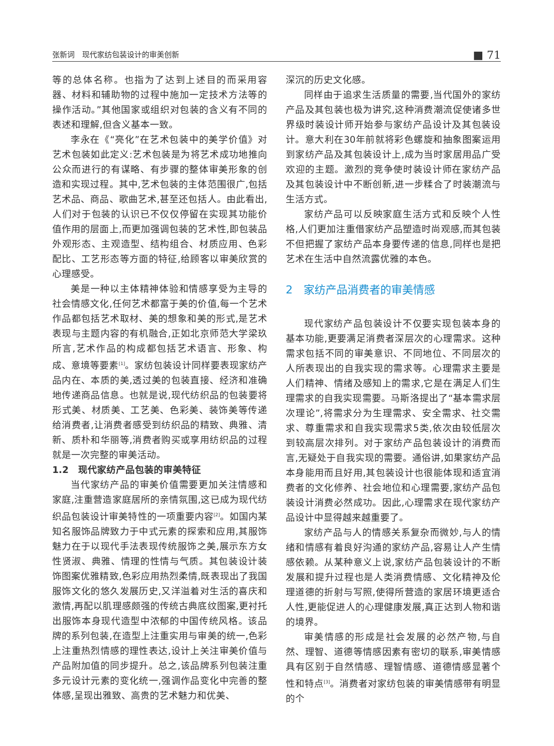张新词　现代家纺包装设计的审美创新 ■ 71
等的总体名称。也指为了达到上述目的而采用容器、材料和辅助物的过程中施加一定技术方法等的操作活动。”其他国家或组织对包装的含义有不同的表述和理解,但含义基本一致。
李永在《“亮化”在艺术包装中的美学价值》对艺术包装如此定义:艺术包装是为将艺术成功地推向公众而进行的有谋略、有步骤的整体审美形象的创造和实现过程。其中,艺术包装的主体范围很广,包括艺术品、商品、歌曲艺术,甚至还包括人。由此看出,人们对于包装的认识已不仅仅停留在实现其功能价值作用的层面上,而更加强调包装的艺术性,即包装品外观形态、主观造型、结构组合、材质应用、色彩配比、工艺形态等方面的特征,给顾客以审美欣赏的心理感受。
美是一种以主体精神体验和情感享受为主导的社会情感文化,任何艺术都富于美的价值,每一个艺术作品都包括艺术取材、美的想象和美的形式,是艺术表现与主题内容的有机融合,正如北京师范大学梁玖所言,艺术作品的构成都包括艺术语言、形象、构成、意境等要素<sup>[1]</sup>。家纺包装设计同样要表现家纺产品内在、本质的美,透过美的包装直接、经济和准确地传递商品信息。也就是说,现代纺织品的包装要将形式美、材质美、工艺美、色彩美、装饰美等传递给消费者,让消费者感受到纺织品的精致、典雅、清新、质朴和华丽等,消费者购买或享用纺织品的过程就是一次完整的审美活动。
1.2　现代家纺产品包装的审美特征
当代家纺产品的审美价值需要更加关注情感和家庭,注重营造家庭居所的亲情氛围,这已成为现代纺织品包装设计审美特性的一项重要内容<sup>[2]</sup>。如国内某知名服饰品牌致力于中式元素的探索和应用,其服饰魅力在于以现代手法表现传统服饰之美,展示东方女性贤淑、典雅、情理的性情与气质。其包装设计装饰图案优雅精致,色彩应用热烈柔情,既表现出了我国服饰文化的悠久发展历史,又洋溢着对生活的喜庆和激情,再配以肌理感颇强的传统古典底纹图案,更衬托出服饰本身现代造型中浓郁的中国传统风格。该品牌的系列包装,在造型上注重实用与审美的统一,色彩上注重热烈情感的理性表达,设计上关注审美价值与产品附加值的同步提升。总之,该品牌系列包装注重多元设计元素的变化统一,强调作品变化中完善的整体感,呈现出雅致、高贵的艺术魅力和优美、
深沉的历史文化感。
同样由于追求生活质量的需要,当代国外的家纺产品及其包装也极为讲究,这种消费潮流促使诸多世界级时装设计师开始参与家纺产品设计及其包装设计。意大利在30年前就将彩色螺旋和抽象图案运用到家纺产品及其包装设计上,成为当时家居用品广受欢迎的主题。激烈的竞争使时装设计师在家纺产品及其包装设计中不断创新,进一步糅合了时装潮流与生活方式。
家纺产品可以反映家庭生活方式和反映个人性格,人们更加注重借家纺产品塑造时尚观感,而其包装不但把握了家纺产品本身要传递的信息,同样也是把艺术在生活中自然流露优雅的本色。
2　家纺产品消费者的审美情感
现代家纺产品包装设计不仅要实现包装本身的基本功能,更要满足消费者深层次的心理需求。这种需求包括不同的审美意识、不同地位、不同层次的人所表现出的自我实现的需求等。心理需求主要是人们精神、情绪及感知上的需求,它是在满足人们生理需求的自我实现需要。马斯洛提出了“基本需求层次理论”,将需求分为生理需求、安全需求、社交需求、尊重需求和自我实现需求5类,依次由较低层次到较高层次排列。对于家纺产品包装设计的消费而言,无疑处于自我实现的需要。通俗讲,如果家纺产品本身能用而且好用,其包装设计也很能体现和适宜消费者的文化修养、社会地位和心理需要,家纺产品包装设计消费必然成功。因此,心理需求在现代家纺产品设计中显得越来越重要了。
家纺产品与人的情感关系复杂而微妙,与人的情绪和情感有着良好沟通的家纺产品,容易让人产生情感依赖。从某种意义上说,家纺产品包装设计的不断发展和提升过程也是人类消费情感、文化精神及伦理道德的折射与写照,使得所营造的家居环境更适合人性,更能促进人的心理健康发展,真正达到人物和谐的境界。
审美情感的形成是社会发展的必然产物,与自然、理智、道德等情感因素有密切的联系,审美情感具有区别于自然情感、理智情感、道德情感显著个性和特点<sup>[3]</sup>。消费者对家纺包装的审美情感带有明显的个